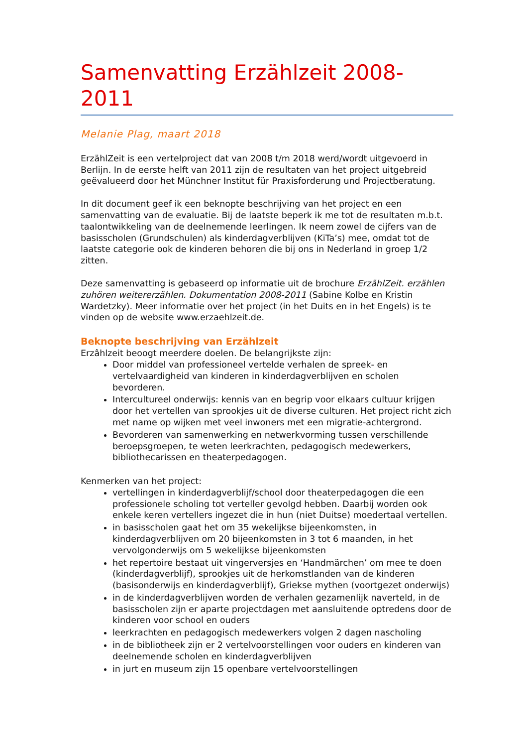Samenvatting Erzählzeit 2008-2011
Melanie Plag, maart 2018
ErzählZeit is een vertelproject dat van 2008 t/m 2018 werd/wordt uitgevoerd in Berlijn. In de eerste helft van 2011 zijn de resultaten van het project uitgebreid geëvalueerd door het Münchner Institut für Praxisforderung und Projectberatung.
In dit document geef ik een beknopte beschrijving van het project en een samenvatting van de evaluatie. Bij de laatste beperk ik me tot de resultaten m.b.t. taalontwikkeling van de deelnemende leerlingen. Ik neem zowel de cijfers van de basisscholen (Grundschulen) als kinderdagverblijven (KiTa’s) mee, omdat tot de laatste categorie ook de kinderen behoren die bij ons in Nederland in groep 1/2 zitten.
Deze samenvatting is gebaseerd op informatie uit de brochure ErzählZeit. erzählen zuhören weitererzählen. Dokumentation 2008-2011 (Sabine Kolbe en Kristin Wardetzky). Meer informatie over het project (in het Duits en in het Engels) is te vinden op de website www.erzaehlzeit.de.
Beknopte beschrijving van Erzählzeit
Erzâhlzeit beoogt meerdere doelen. De belangrijkste zijn:
Door middel van professioneel vertelde verhalen de spreek- en vertelvaardigheid van kinderen in kinderdagverblijven en scholen bevorderen.
Intercultureel onderwijs: kennis van en begrip voor elkaars cultuur krijgen door het vertellen van sprookjes uit de diverse culturen. Het project richt zich met name op wijken met veel inwoners met een migratie-achtergrond.
Bevorderen van samenwerking en netwerkvorming tussen verschillende beroepsgroepen, te weten leerkrachten, pedagogisch medewerkers, bibliothecarissen en theaterpedagogen.
Kenmerken van het project:
vertellingen in kinderdagverblijf/school door theaterpedagogen die een professionele scholing tot verteller gevolgd hebben. Daarbij worden ook enkele keren vertellers ingezet die in hun (niet Duitse) moedertaal vertellen.
in basisscholen gaat het om 35 wekelijkse bijeenkomsten, in kinderdagverblijven om 20 bijeenkomsten in 3 tot 6 maanden, in het vervolgonderwijs om 5 wekelijkse bijeenkomsten
het repertoire bestaat uit vingerversjes en ‘Handmärchen’ om mee te doen (kinderdagverblijf), sprookjes uit de herkomstlanden van de kinderen (basisonderwijs en kinderdagverblijf), Griekse mythen (voortgezet onderwijs)
in de kinderdagverblijven worden de verhalen gezamenlijk naverteld, in de basisscholen zijn er aparte projectdagen met aansluitende optredens door de kinderen voor school en ouders
leerkrachten en pedagogisch medewerkers volgen 2 dagen nascholing
in de bibliotheek zijn er 2 vertelvoorstellingen voor ouders en kinderen van deelnemende scholen en kinderdagverblijven
in jurt en museum zijn 15 openbare vertelvoorstellingen